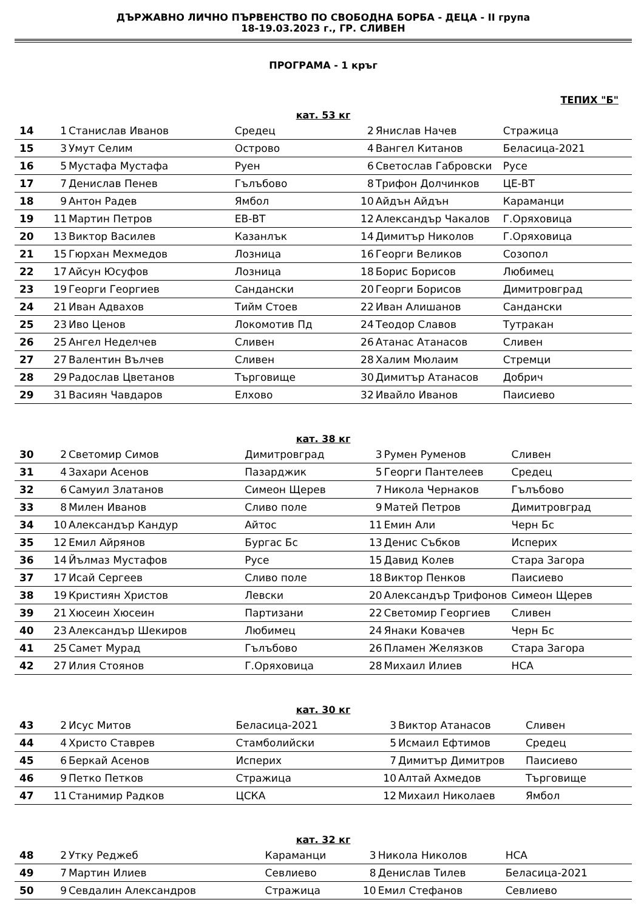ДЪРЖАВНО ЛИЧНО ПЪРВЕНСТВО ПО СВОБОДНА БОРБА - ДЕЦА - II група
18-19.03.2023 г., ГР. СЛИВЕН
ПРОГРАМА - 1 кръг
ТЕПИХ "Б"
кат. 53 кг
| 14 | 1 | Станислав Иванов | Средец | 2 | Янислав Начев | Стражица |
| 15 | 3 | Умут Селим | Острово | 4 | Вангел Китанов | Беласица-2021 |
| 16 | 5 | Мустафа Мустафа | Руен | 6 | Светослав Габровски | Русе |
| 17 | 7 | Денислав Пенев | Гълъбово | 8 | Трифон Долчинков | ЦЕ-ВТ |
| 18 | 9 | Антон Радев | Ямбол | 10 | Айдън Айдън | Караманци |
| 19 | 11 | Мартин Петров | ЕВ-ВТ | 12 | Александър Чакалов | Г.Оряховица |
| 20 | 13 | Виктор Василев | Казанлък | 14 | Димитър Николов | Г.Оряховица |
| 21 | 15 | Гюрхан Мехмедов | Лозница | 16 | Георги Великов | Созопол |
| 22 | 17 | Айсун Юсуфов | Лозница | 18 | Борис Борисов | Любимец |
| 23 | 19 | Георги Георгиев | Сандански | 20 | Георги Борисов | Димитровград |
| 24 | 21 | Иван Адвахов | Тийм Стоев | 22 | Иван Алишанов | Сандански |
| 25 | 23 | Иво Ценов | Локомотив Пд | 24 | Теодор Славов | Тутракан |
| 26 | 25 | Ангел Неделчев | Сливен | 26 | Атанас Атанасов | Сливен |
| 27 | 27 | Валентин Вълчев | Сливен | 28 | Халим Мюлаим | Стремци |
| 28 | 29 | Радослав Цветанов | Търговище | 30 | Димитър Атанасов | Добрич |
| 29 | 31 | Васиян Чавдаров | Елхово | 32 | Ивайло Иванов | Паисиево |
кат. 38 кг
| 30 | 2 | Светомир Симов | Димитровград | 3 | Румен Руменов | Сливен |
| 31 | 4 | Захари Асенов | Пазарджик | 5 | Георги Пантелеев | Средец |
| 32 | 6 | Самуил Златанов | Симеон Щерев | 7 | Никола Чернаков | Гълъбово |
| 33 | 8 | Милен Иванов | Сливо поле | 9 | Матей Петров | Димитровград |
| 34 | 10 | Александър Кандур | Айтос | 11 | Емин Али | Черн Бс |
| 35 | 12 | Емил Айрянов | Бургас Бс | 13 | Денис Събков | Исперих |
| 36 | 14 | Йълмаз Мустафов | Русе | 15 | Давид Колев | Стара Загора |
| 37 | 17 | Исай Сергеев | Сливо поле | 18 | Виктор Пенков | Паисиево |
| 38 | 19 | Кристиян Христов | Левски | 20 | Александър Трифонов | Симеон Щерев |
| 39 | 21 | Хюсеин Хюсеин | Партизани | 22 | Светомир Георгиев | Сливен |
| 40 | 23 | Александър Шекиров | Любимец | 24 | Янаки Ковачев | Черн Бс |
| 41 | 25 | Самет Мурад | Гълъбово | 26 | Пламен Желязков | Стара Загора |
| 42 | 27 | Илия Стоянов | Г.Оряховица | 28 | Михаил Илиев | НСА |
кат. 30 кг
| 43 | 2 | Исус Митов | Беласица-2021 | 3 | Виктор Атанасов | Сливен |
| 44 | 4 | Христо Ставрев | Стамболийски | 5 | Исмаил Ефтимов | Средец |
| 45 | 6 | Беркай Асенов | Исперих | 7 | Димитър Димитров | Паисиево |
| 46 | 9 | Петко Петков | Стражица | 10 | Алтай Ахмедов | Търговище |
| 47 | 11 | Станимир Радков | ЦСКА | 12 | Михаил Николаев | Ямбол |
кат. 32 кг
| 48 | 2 | Утку Реджеб | Караманци | 3 | Никола Николов | НСА |
| 49 | 7 | Мартин Илиев | Севлиево | 8 | Денислав Тилев | Беласица-2021 |
| 50 | 9 | Севдалин Александров | Стражица | 10 | Емил Стефанов | Севлиево |